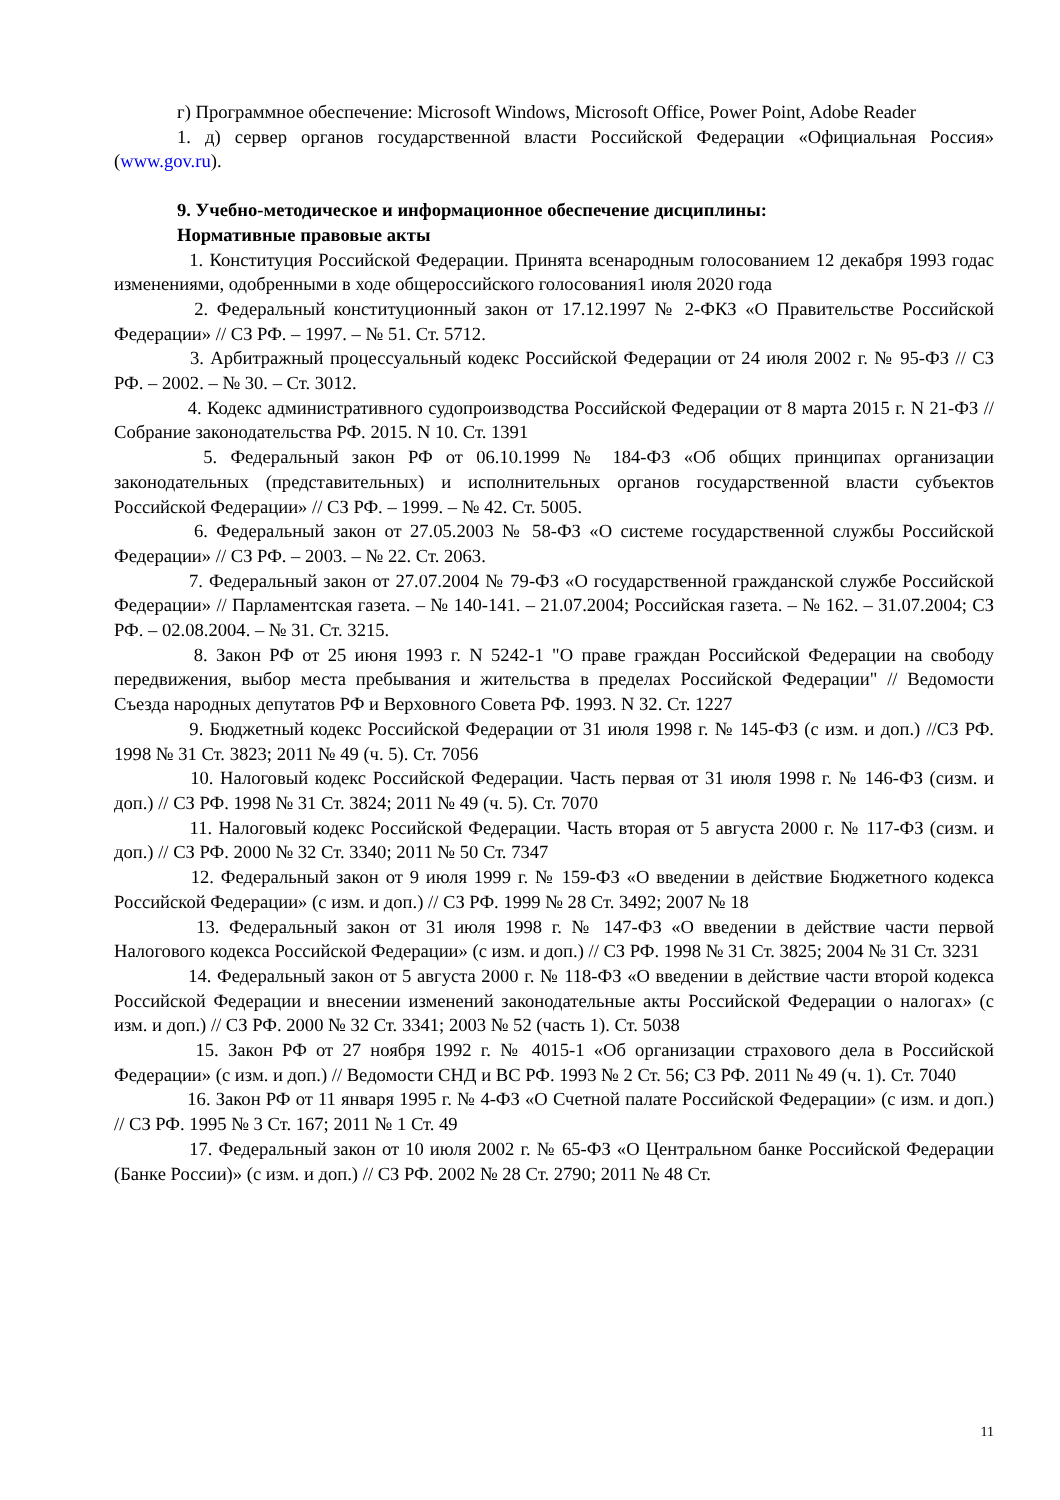г) Программное обеспечение: Microsoft Windows, Microsoft Office, Power Point, Adobe Reader
1. д) сервер органов государственной власти Российской Федерации «Официальная Россия» (www.gov.ru).
9. Учебно-методическое и информационное обеспечение дисциплины:
Нормативные правовые акты
1. Конституция Российской Федерации. Принята всенародным голосованием 12 декабря 1993 годас изменениями, одобренными в ходе общероссийского голосования1 июля 2020 года
2. Федеральный конституционный закон от 17.12.1997 № 2-ФКЗ «О Правительстве Российской Федерации» // СЗ РФ. – 1997. – № 51. Ст. 5712.
3. Арбитражный процессуальный кодекс Российской Федерации от 24 июля 2002 г. № 95-ФЗ // СЗ РФ. – 2002. – № 30. – Ст. 3012.
4. Кодекс административного судопроизводства Российской Федерации от 8 марта 2015 г. N 21-ФЗ //Собрание законодательства РФ. 2015. N 10. Ст. 1391
5. Федеральный закон РФ от 06.10.1999 № 184-ФЗ «Об общих принципах организации законодательных (представительных) и исполнительных органов государственной власти субъектов Российской Федерации» // СЗ РФ. – 1999. – № 42. Ст. 5005.
6. Федеральный закон от 27.05.2003 № 58-ФЗ «О системе государственной службы Российской Федерации» // СЗ РФ. – 2003. – № 22. Ст. 2063.
7. Федеральный закон от 27.07.2004 № 79-ФЗ «О государственной гражданской службе Российской Федерации» // Парламентская газета. – № 140-141. – 21.07.2004; Российская газета. – № 162. – 31.07.2004; СЗ РФ. – 02.08.2004. – № 31. Ст. 3215.
8. Закон РФ от 25 июня 1993 г. N 5242-1 "О праве граждан Российской Федерации на свободу передвижения, выбор места пребывания и жительства в пределах Российской Федерации" // Ведомости Съезда народных депутатов РФ и Верховного Совета РФ. 1993. N 32. Ст. 1227
9. Бюджетный кодекс Российской Федерации от 31 июля 1998 г. № 145-ФЗ (с изм. и доп.) //СЗ РФ. 1998 № 31 Ст. 3823; 2011 № 49 (ч. 5). Ст. 7056
10. Налоговый кодекс Российской Федерации. Часть первая от 31 июля 1998 г. № 146-ФЗ (сизм. и доп.) // СЗ РФ. 1998 № 31 Ст. 3824; 2011 № 49 (ч. 5). Ст. 7070
11. Налоговый кодекс Российской Федерации. Часть вторая от 5 августа 2000 г. № 117-ФЗ (сизм. и доп.) // СЗ РФ. 2000 № 32 Ст. 3340; 2011 № 50 Ст. 7347
12. Федеральный закон от 9 июля 1999 г. № 159-ФЗ «О введении в действие Бюджетного кодекса Российской Федерации» (с изм. и доп.) // СЗ РФ. 1999 № 28 Ст. 3492; 2007 № 18
13. Федеральный закон от 31 июля 1998 г. № 147-ФЗ «О введении в действие части первой Налогового кодекса Российской Федерации» (с изм. и доп.) // СЗ РФ. 1998 № 31 Ст. 3825; 2004 № 31 Ст. 3231
14. Федеральный закон от 5 августа 2000 г. № 118-ФЗ «О введении в действие части второй кодекса Российской Федерации и внесении изменений законодательные акты Российской Федерации о налогах» (с изм. и доп.) // СЗ РФ. 2000 № 32 Ст. 3341; 2003 № 52 (часть 1). Ст. 5038
15. Закон РФ от 27 ноября 1992 г. № 4015-1 «Об организации страхового дела в Российской Федерации» (с изм. и доп.) // Ведомости СНД и ВС РФ. 1993 № 2 Ст. 56; СЗ РФ. 2011 № 49 (ч. 1). Ст. 7040
16. Закон РФ от 11 января 1995 г. № 4-ФЗ «О Счетной палате Российской Федерации» (с изм. и доп.) // СЗ РФ. 1995 № 3 Ст. 167; 2011 № 1 Ст. 49
17. Федеральный закон от 10 июля 2002 г. № 65-ФЗ «О Центральном банке Российской Федерации (Банке России)» (с изм. и доп.) // СЗ РФ. 2002 № 28 Ст. 2790; 2011 № 48 Ст.
11